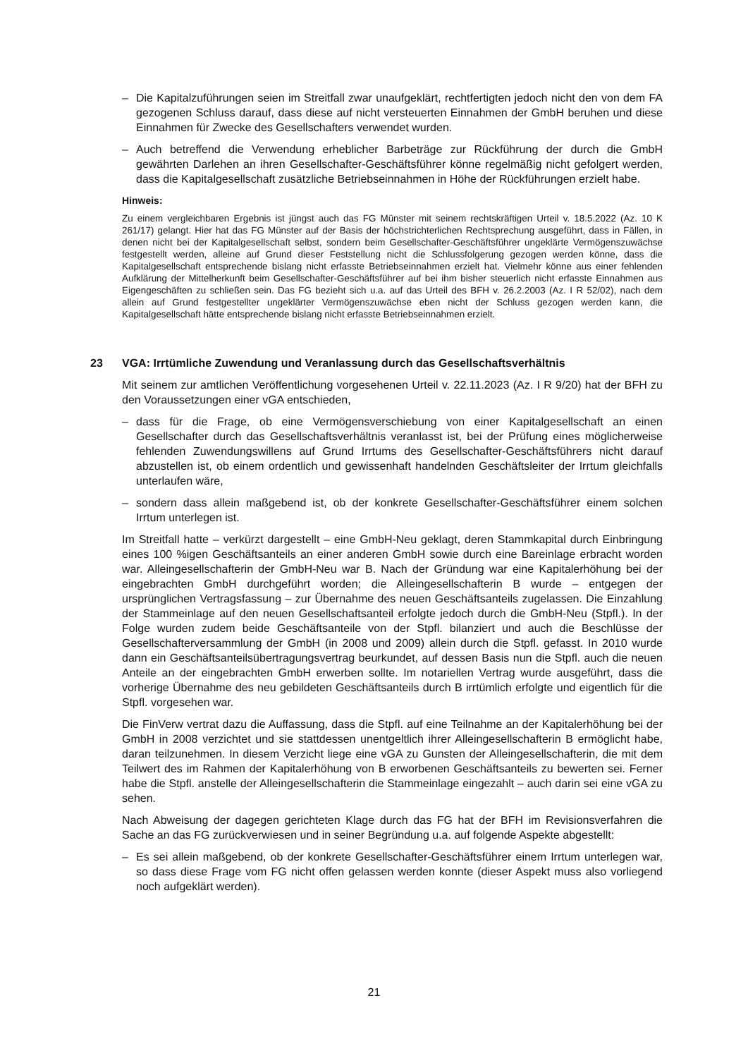– Die Kapitalzuführungen seien im Streitfall zwar unaufgeklärt, rechtfertigten jedoch nicht den von dem FA gezogenen Schluss darauf, dass diese auf nicht versteuerten Einnahmen der GmbH beruhen und diese Einnahmen für Zwecke des Gesellschafters verwendet wurden.
– Auch betreffend die Verwendung erheblicher Barbeträge zur Rückführung der durch die GmbH gewährten Darlehen an ihren Gesellschafter-Geschäftsführer könne regelmäßig nicht gefolgert werden, dass die Kapitalgesellschaft zusätzliche Betriebseinnahmen in Höhe der Rückführungen erzielt habe.
Hinweis:
Zu einem vergleichbaren Ergebnis ist jüngst auch das FG Münster mit seinem rechtskräftigen Urteil v. 18.5.2022 (Az. 10 K 261/17) gelangt. Hier hat das FG Münster auf der Basis der höchstrichterlichen Rechtsprechung ausgeführt, dass in Fällen, in denen nicht bei der Kapitalgesellschaft selbst, sondern beim Gesellschafter-Geschäftsführer ungeklärte Vermögenszuwächse festgestellt werden, alleine auf Grund dieser Feststellung nicht die Schlussfolgerung gezogen werden könne, dass die Kapitalgesellschaft entsprechende bislang nicht erfasste Betriebseinnahmen erzielt hat. Vielmehr könne aus einer fehlenden Aufklärung der Mittelherkunft beim Gesellschafter-Geschäftsführer auf bei ihm bisher steuerlich nicht erfasste Einnahmen aus Eigengeschäften zu schließen sein. Das FG bezieht sich u.a. auf das Urteil des BFH v. 26.2.2003 (Az. I R 52/02), nach dem allein auf Grund festgestellter ungeklärter Vermögenszuwächse eben nicht der Schluss gezogen werden kann, die Kapitalgesellschaft hätte entsprechende bislang nicht erfasste Betriebseinnahmen erzielt.
23 VGA: Irrtümliche Zuwendung und Veranlassung durch das Gesellschaftsverhältnis
Mit seinem zur amtlichen Veröffentlichung vorgesehenen Urteil v. 22.11.2023 (Az. I R 9/20) hat der BFH zu den Voraussetzungen einer vGA entschieden,
– dass für die Frage, ob eine Vermögensverschiebung von einer Kapitalgesellschaft an einen Gesellschafter durch das Gesellschaftsverhältnis veranlasst ist, bei der Prüfung eines möglicherweise fehlenden Zuwendungswillens auf Grund Irrtums des Gesellschafter-Geschäftsführers nicht darauf abzustellen ist, ob einem ordentlich und gewissenhaft handelnden Geschäftsleiter der Irrtum gleichfalls unterlaufen wäre,
– sondern dass allein maßgebend ist, ob der konkrete Gesellschafter-Geschäftsführer einem solchen Irrtum unterlegen ist.
Im Streitfall hatte – verkürzt dargestellt – eine GmbH-Neu geklagt, deren Stammkapital durch Einbringung eines 100 %igen Geschäftsanteils an einer anderen GmbH sowie durch eine Bareinlage erbracht worden war. Alleingesellschafterin der GmbH-Neu war B. Nach der Gründung war eine Kapitalerhöhung bei der eingebrachten GmbH durchgeführt worden; die Alleingesellschafterin B wurde – entgegen der ursprünglichen Vertragsfassung – zur Übernahme des neuen Geschäftsanteils zugelassen. Die Einzahlung der Stammeinlage auf den neuen Gesellschaftsanteil erfolgte jedoch durch die GmbH-Neu (Stpfl.). In der Folge wurden zudem beide Geschäftsanteile von der Stpfl. bilanziert und auch die Beschlüsse der Gesellschafterversammlung der GmbH (in 2008 und 2009) allein durch die Stpfl. gefasst. In 2010 wurde dann ein Geschäftsanteilsübertragungsvertrag beurkundet, auf dessen Basis nun die Stpfl. auch die neuen Anteile an der eingebrachten GmbH erwerben sollte. Im notariellen Vertrag wurde ausgeführt, dass die vorherige Übernahme des neu gebildeten Geschäftsanteils durch B irrtümlich erfolgte und eigentlich für die Stpfl. vorgesehen war.
Die FinVerw vertrat dazu die Auffassung, dass die Stpfl. auf eine Teilnahme an der Kapitalerhöhung bei der GmbH in 2008 verzichtet und sie stattdessen unentgeltlich ihrer Alleingesellschafterin B ermöglicht habe, daran teilzunehmen. In diesem Verzicht liege eine vGA zu Gunsten der Alleingesellschafterin, die mit dem Teilwert des im Rahmen der Kapitalerhöhung von B erworbenen Geschäftsanteils zu bewerten sei. Ferner habe die Stpfl. anstelle der Alleingesellschafterin die Stammeinlage eingezahlt – auch darin sei eine vGA zu sehen.
Nach Abweisung der dagegen gerichteten Klage durch das FG hat der BFH im Revisionsverfahren die Sache an das FG zurückverwiesen und in seiner Begründung u.a. auf folgende Aspekte abgestellt:
– Es sei allein maßgebend, ob der konkrete Gesellschafter-Geschäftsführer einem Irrtum unterlegen war, so dass diese Frage vom FG nicht offen gelassen werden konnte (dieser Aspekt muss also vorliegend noch aufgeklärt werden).
21